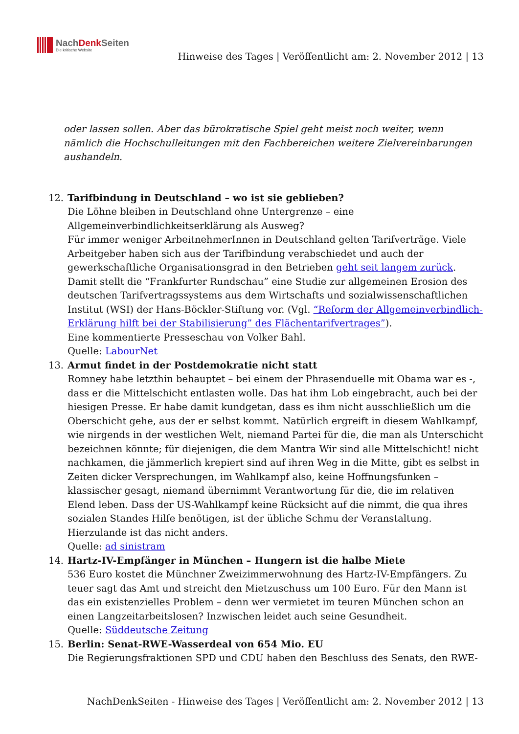NachDenk Seiten
Die kritische Website
Hinweise des Tages | Veröffentlicht am: 2. November 2012 | 13
oder lassen sollen. Aber das bürokratische Spiel geht meist noch weiter, wenn nämlich die Hochschulleitungen mit den Fachbereichen weitere Zielvereinbarungen aushandeln.
12. Tarifbindung in Deutschland – wo ist sie geblieben?
Die Löhne bleiben in Deutschland ohne Untergrenze – eine Allgemeinverbindlichkeitserklärung als Ausweg?
Für immer weniger ArbeitnehmerInnen in Deutschland gelten Tarifverträge. Viele Arbeitgeber haben sich aus der Tarifbindung verabschiedet und auch der gewerkschaftliche Organisationsgrad in den Betrieben geht seit langem zurück. Damit stellt die “Frankfurter Rundschau” eine Studie zur allgemeinen Erosion des deutschen Tarifvertragssystems aus dem Wirtschafts und sozialwissenschaftlichen Institut (WSI) der Hans-Böckler-Stiftung vor. (Vgl. “Reform der Allgemeinverbindlich-Erklärung hilft bei der Stabilisierung” des Flächentarifvertrages”).
Eine kommentierte Presseschau von Volker Bahl.
Quelle: LabourNet
13. Armut findet in der Postdemokratie nicht statt
Romney habe letzthin behauptet – bei einem der Phrasenduelle mit Obama war es -, dass er die Mittelschicht entlasten wolle. Das hat ihm Lob eingebracht, auch bei der hiesigen Presse. Er habe damit kundgetan, dass es ihm nicht ausschließlich um die Oberschicht gehe, aus der er selbst kommt. Natürlich ergreift in diesem Wahlkampf, wie nirgends in der westlichen Welt, niemand Partei für die, die man als Unterschicht bezeichnen könnte; für diejenigen, die dem Mantra Wir sind alle Mittelschicht! nicht nachkamen, die jämmerlich krepiert sind auf ihren Weg in die Mitte, gibt es selbst in Zeiten dicker Versprechungen, im Wahlkampf also, keine Hoffnungsfunken – klassischer gesagt, niemand übernimmt Verantwortung für die, die im relativen Elend leben. Dass der US-Wahlkampf keine Rücksicht auf die nimmt, die qua ihres sozialen Standes Hilfe benötigen, ist der übliche Schmu der Veranstaltung. Hierzulande ist das nicht anders.
Quelle: ad sinistram
14. Hartz-IV-Empfänger in München – Hungern ist die halbe Miete
536 Euro kostet die Münchner Zweizimmerwohnung des Hartz-IV-Empfängers. Zu teuer sagt das Amt und streicht den Mietzuschuss um 100 Euro. Für den Mann ist das ein existenzielles Problem – denn wer vermietet im teuren München schon an einen Langzeitarbeitslosen? Inzwischen leidet auch seine Gesundheit.
Quelle: Süddeutsche Zeitung
15. Berlin: Senat-RWE-Wasserdeal von 654 Mio. EU
Die Regierungsfraktionen SPD und CDU haben den Beschluss des Senats, den RWE-
NachDenkSeiten - Hinweise des Tages | Veröffentlicht am: 2. November 2012 | 13